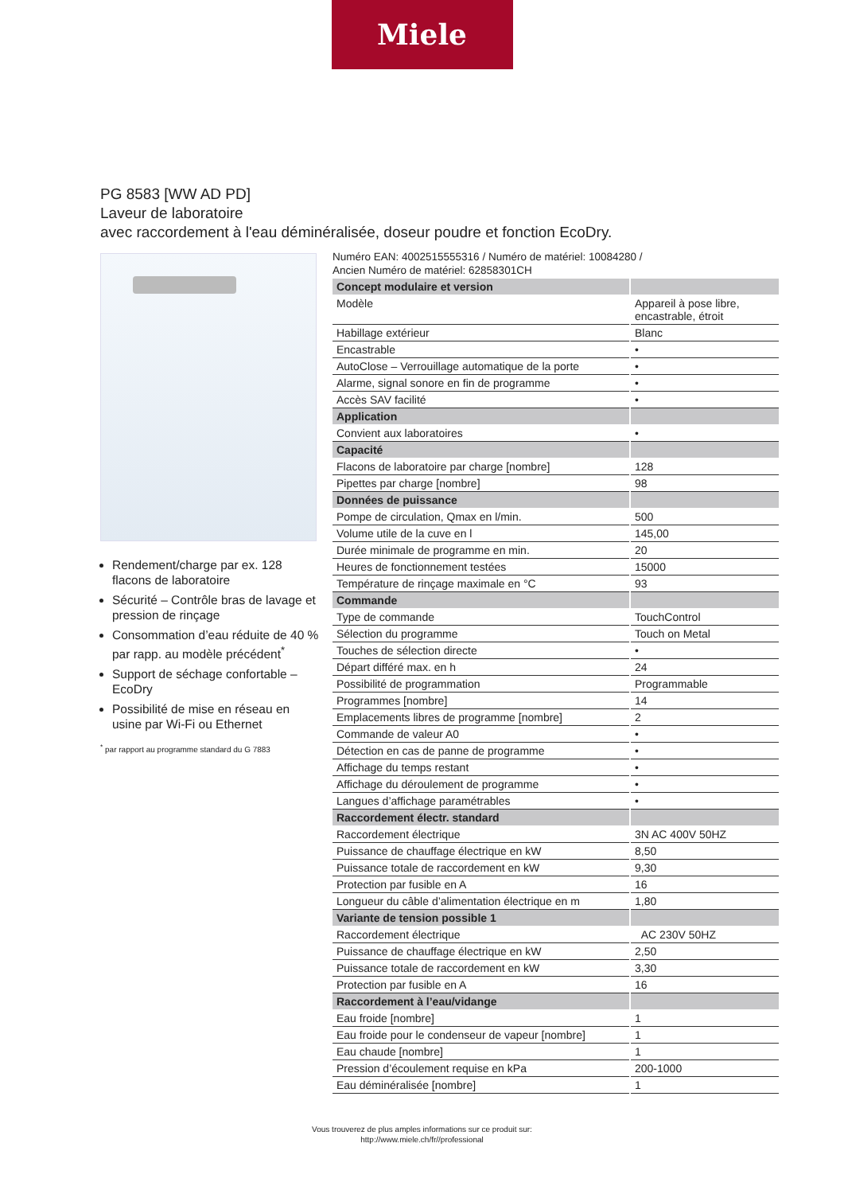Miele
PG 8583 [WW AD PD]
Laveur de laboratoire
avec raccordement à l'eau déminéralisée, doseur poudre et fonction EcoDry.
Rendement/charge par ex. 128 flacons de laboratoire
Sécurité – Contrôle bras de lavage et pression de rinçage
Consommation d’eau réduite de 40 % par rapp. au modèle précédent<sup>*</sup>
Support de séchage confortable – EcoDry
Possibilité de mise en réseau en usine par Wi-Fi ou Ethernet
<sup>*</sup> par rapport au programme standard du G 7883
Numéro EAN: 4002515555316 / Numéro de matériel: 10084280 /
Ancien Numéro de matériel: 62858301CH
| Concept modulaire et version | |
| --- | --- |
| Modèle | Appareil à pose libre, encastrable, étroit |
| Habillage extérieur | Blanc |
| Encastrable | • |
| AutoClose – Verrouillage automatique de la porte | • |
| Alarme, signal sonore en fin de programme | • |
| Accès SAV facilité | • |
| Application | |
| Convient aux laboratoires | • |
| Capacité | |
| Flacons de laboratoire par charge [nombre] | 128 |
| Pipettes par charge [nombre] | 98 |
| Données de puissance | |
| Pompe de circulation, Qmax en l/min. | 500 |
| Volume utile de la cuve en l | 145,00 |
| Durée minimale de programme en min. | 20 |
| Heures de fonctionnement testées | 15000 |
| Température de rinçage maximale en °C | 93 |
| Commande | |
| Type de commande | TouchControl |
| Sélection du programme | Touch on Metal |
| Touches de sélection directe | • |
| Départ différé max. en h | 24 |
| Possibilité de programmation | Programmable |
| Programmes [nombre] | 14 |
| Emplacements libres de programme [nombre] | 2 |
| Commande de valeur A0 | • |
| Détection en cas de panne de programme | • |
| Affichage du temps restant | • |
| Affichage du déroulement de programme | • |
| Langues d’affichage paramétrables | • |
| Raccordement électr. standard | |
| Raccordement électrique | 3N AC 400V 50HZ |
| Puissance de chauffage électrique en kW | 8,50 |
| Puissance totale de raccordement en kW | 9,30 |
| Protection par fusible en A | 16 |
| Longueur du câble d’alimentation électrique en m | 1,80 |
| Variante de tension possible 1 | |
| Raccordement électrique | AC 230V 50HZ |
| Puissance de chauffage électrique en kW | 2,50 |
| Puissance totale de raccordement en kW | 3,30 |
| Protection par fusible en A | 16 |
| Raccordement à l’eau/vidange | |
| Eau froide [nombre] | 1 |
| Eau froide pour le condenseur de vapeur [nombre] | 1 |
| Eau chaude [nombre] | 1 |
| Pression d’écoulement requise en kPa | 200-1000 |
| Eau déminéralisée [nombre] | 1 |
Vous trouverez de plus amples informations sur ce produit sur:
http://www.miele.ch/fr//professional